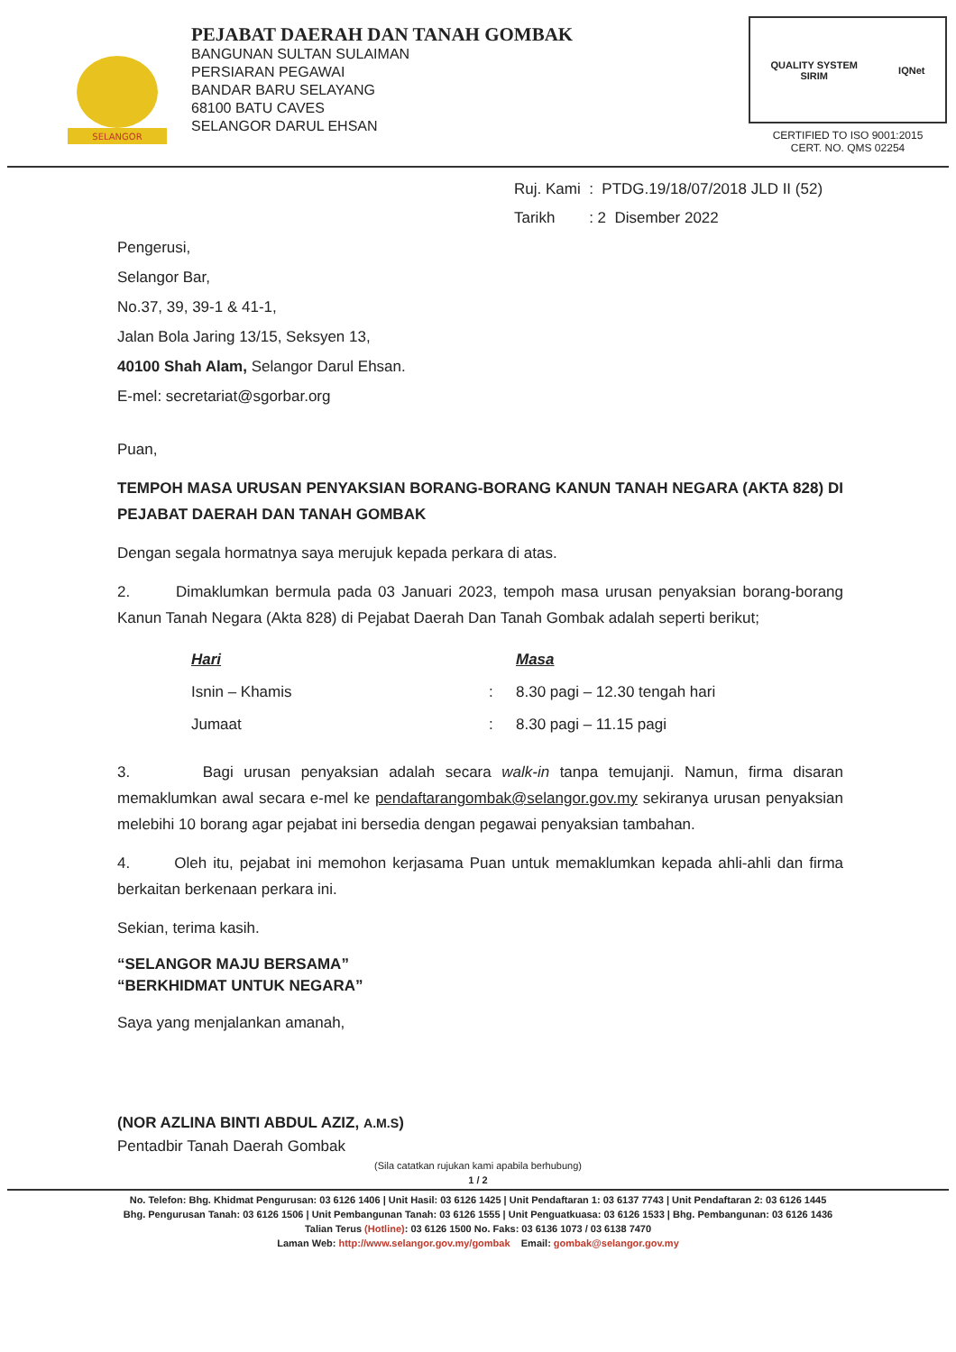SELANGOR
PEJABAT DAERAH DAN TANAH GOMBAK
BANGUNAN SULTAN SULAIMAN
PERSIARAN PEGAWAI
BANDAR BARU SELAYANG
68100 BATU CAVES
SELANGOR DARUL EHSAN
QUALITY SYSTEM
SIRIM IQNet
CERTIFIED TO ISO 9001:2015
CERT. NO. QMS 02254
Ruj. Kami : PTDG.19/18/07/2018 JLD II (52)
Tarikh : 2 Disember 2022
Pengerusi,
Selangor Bar,
No.37, 39, 39-1 & 41-1,
Jalan Bola Jaring 13/15, Seksyen 13,
40100 Shah Alam, Selangor Darul Ehsan.
E-mel: secretariat@sgorbar.org
Puan,
TEMPOH MASA URUSAN PENYAKSIAN BORANG-BORANG KANUN TANAH NEGARA (AKTA 828) DI PEJABAT DAERAH DAN TANAH GOMBAK
Dengan segala hormatnya saya merujuk kepada perkara di atas.
2. Dimaklumkan bermula pada 03 Januari 2023, tempoh masa urusan penyaksian borang-borang Kanun Tanah Negara (Akta 828) di Pejabat Daerah Dan Tanah Gombak adalah seperti berikut;
| Hari | | Masa |
| --- | --- | --- |
| Isnin – Khamis | : | 8.30 pagi – 12.30 tengah hari |
| Jumaat | : | 8.30 pagi – 11.15 pagi |
3. Bagi urusan penyaksian adalah secara walk-in tanpa temujanji. Namun, firma disaran memaklumkan awal secara e-mel ke pendaftarangombak@selangor.gov.my sekiranya urusan penyaksian melebihi 10 borang agar pejabat ini bersedia dengan pegawai penyaksian tambahan.
4. Oleh itu, pejabat ini memohon kerjasama Puan untuk memaklumkan kepada ahli-ahli dan firma berkaitan berkenaan perkara ini.
Sekian, terima kasih.
“SELANGOR MAJU BERSAMA”
“BERKHIDMAT UNTUK NEGARA”
Saya yang menjalankan amanah,
(NOR AZLINA BINTI ABDUL AZIZ, A.M.S)
Pentadbir Tanah Daerah Gombak
(Sila catatkan rujukan kami apabila berhubung)
1 / 2
No. Telefon: Bhg. Khidmat Pengurusan: 03 6126 1406 | Unit Hasil: 03 6126 1425 | Unit Pendaftaran 1: 03 6137 7743 | Unit Pendaftaran 2: 03 6126 1445
Bhg. Pengurusan Tanah: 03 6126 1506 | Unit Pembangunan Tanah: 03 6126 1555 | Unit Penguatkuasa: 03 6126 1533 | Bhg. Pembangunan: 03 6126 1436
Talian Terus (Hotline): 03 6126 1500 No. Faks: 03 6136 1073 / 03 6138 7470
Laman Web: http://www.selangor.gov.my/gombak Email: gombak@selangor.gov.my